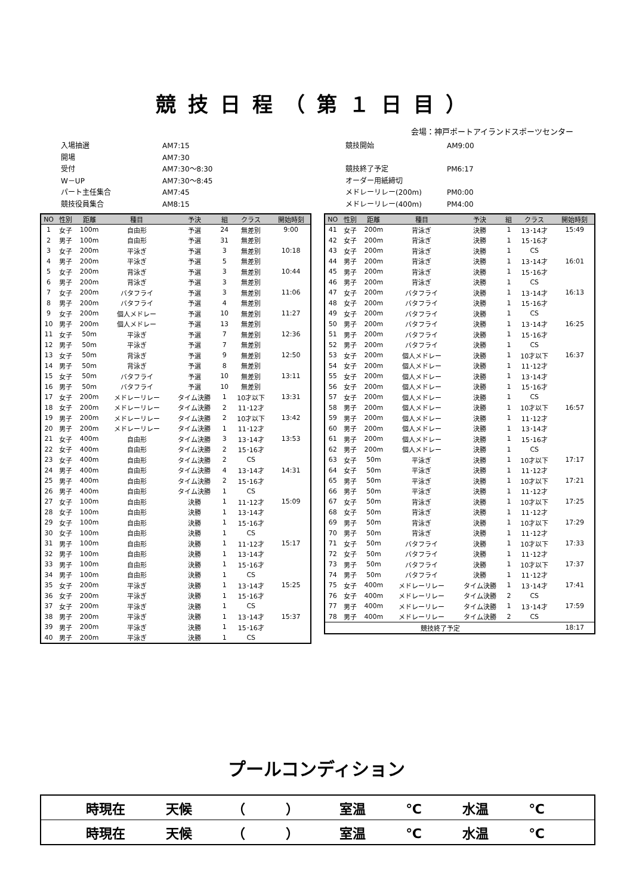競技日程（第１日目）
会場：神戸ポートアイランドスポーツセンター
| 入場抽選 | AM7:15 |
| 開場 | AM7:30 |
| 受付 | AM7:30～8:30 |
| W－UP | AM7:30～8:45 |
| パート主任集合 | AM7:45 |
| 競技役員集合 | AM8:15 |
| 競技開始 | AM9:00 |
| 競技終了予定 | PM6:17 |
| オーダー用紙締切 | |
| メドレーリレー(200m) | PM0:00 |
| メドレーリレー(400m) | PM4:00 |
| NO | 性別 | 距離 | 種目 | 予決 | 組 | クラス | 開始時刻 |
| --- | --- | --- | --- | --- | --- | --- | --- |
| 1 | 女子 | 100m | 自由形 | 予選 | 24 | 無差別 | 9:00 |
| 2 | 男子 | 100m | 自由形 | 予選 | 31 | 無差別 | |
| 3 | 女子 | 200m | 平泳ぎ | 予選 | 3 | 無差別 | 10:18 |
| 4 | 男子 | 200m | 平泳ぎ | 予選 | 5 | 無差別 | |
| 5 | 女子 | 200m | 背泳ぎ | 予選 | 3 | 無差別 | 10:44 |
| 6 | 男子 | 200m | 背泳ぎ | 予選 | 3 | 無差別 | |
| 7 | 女子 | 200m | バタフライ | 予選 | 3 | 無差別 | 11:06 |
| 8 | 男子 | 200m | バタフライ | 予選 | 4 | 無差別 | |
| 9 | 女子 | 200m | 個人メドレー | 予選 | 10 | 無差別 | 11:27 |
| 10 | 男子 | 200m | 個人メドレー | 予選 | 13 | 無差別 | |
| 11 | 女子 | 50m | 平泳ぎ | 予選 | 7 | 無差別 | 12:36 |
| 12 | 男子 | 50m | 平泳ぎ | 予選 | 7 | 無差別 | |
| 13 | 女子 | 50m | 背泳ぎ | 予選 | 9 | 無差別 | 12:50 |
| 14 | 男子 | 50m | 背泳ぎ | 予選 | 8 | 無差別 | |
| 15 | 女子 | 50m | バタフライ | 予選 | 10 | 無差別 | 13:11 |
| 16 | 男子 | 50m | バタフライ | 予選 | 10 | 無差別 | |
| 17 | 女子 | 200m | メドレーリレー | タイム決勝 | 1 | 10才以下 | 13:31 |
| 18 | 女子 | 200m | メドレーリレー | タイム決勝 | 2 | 11･12才 | |
| 19 | 男子 | 200m | メドレーリレー | タイム決勝 | 2 | 10才以下 | 13:42 |
| 20 | 男子 | 200m | メドレーリレー | タイム決勝 | 1 | 11･12才 | |
| 21 | 女子 | 400m | 自由形 | タイム決勝 | 3 | 13･14才 | 13:53 |
| 22 | 女子 | 400m | 自由形 | タイム決勝 | 2 | 15･16才 | |
| 23 | 女子 | 400m | 自由形 | タイム決勝 | 2 | CS | |
| 24 | 男子 | 400m | 自由形 | タイム決勝 | 4 | 13･14才 | 14:31 |
| 25 | 男子 | 400m | 自由形 | タイム決勝 | 2 | 15･16才 | |
| 26 | 男子 | 400m | 自由形 | タイム決勝 | 1 | CS | |
| 27 | 女子 | 100m | 自由形 | 決勝 | 1 | 11･12才 | 15:09 |
| 28 | 女子 | 100m | 自由形 | 決勝 | 1 | 13･14才 | |
| 29 | 女子 | 100m | 自由形 | 決勝 | 1 | 15･16才 | |
| 30 | 女子 | 100m | 自由形 | 決勝 | 1 | CS | |
| 31 | 男子 | 100m | 自由形 | 決勝 | 1 | 11･12才 | 15:17 |
| 32 | 男子 | 100m | 自由形 | 決勝 | 1 | 13･14才 | |
| 33 | 男子 | 100m | 自由形 | 決勝 | 1 | 15･16才 | |
| 34 | 男子 | 100m | 自由形 | 決勝 | 1 | CS | |
| 35 | 女子 | 200m | 平泳ぎ | 決勝 | 1 | 13･14才 | 15:25 |
| 36 | 女子 | 200m | 平泳ぎ | 決勝 | 1 | 15･16才 | |
| 37 | 女子 | 200m | 平泳ぎ | 決勝 | 1 | CS | |
| 38 | 男子 | 200m | 平泳ぎ | 決勝 | 1 | 13･14才 | 15:37 |
| 39 | 男子 | 200m | 平泳ぎ | 決勝 | 1 | 15･16才 | |
| 40 | 男子 | 200m | 平泳ぎ | 決勝 | 1 | CS | |
| NO | 性別 | 距離 | 種目 | 予決 | 組 | クラス | 開始時刻 |
| --- | --- | --- | --- | --- | --- | --- | --- |
| 41 | 女子 | 200m | 背泳ぎ | 決勝 | 1 | 13･14才 | 15:49 |
| 42 | 女子 | 200m | 背泳ぎ | 決勝 | 1 | 15･16才 | |
| 43 | 女子 | 200m | 背泳ぎ | 決勝 | 1 | CS | |
| 44 | 男子 | 200m | 背泳ぎ | 決勝 | 1 | 13･14才 | 16:01 |
| 45 | 男子 | 200m | 背泳ぎ | 決勝 | 1 | 15･16才 | |
| 46 | 男子 | 200m | 背泳ぎ | 決勝 | 1 | CS | |
| 47 | 女子 | 200m | バタフライ | 決勝 | 1 | 13･14才 | 16:13 |
| 48 | 女子 | 200m | バタフライ | 決勝 | 1 | 15･16才 | |
| 49 | 女子 | 200m | バタフライ | 決勝 | 1 | CS | |
| 50 | 男子 | 200m | バタフライ | 決勝 | 1 | 13･14才 | 16:25 |
| 51 | 男子 | 200m | バタフライ | 決勝 | 1 | 15･16才 | |
| 52 | 男子 | 200m | バタフライ | 決勝 | 1 | CS | |
| 53 | 女子 | 200m | 個人メドレー | 決勝 | 1 | 10才以下 | 16:37 |
| 54 | 女子 | 200m | 個人メドレー | 決勝 | 1 | 11･12才 | |
| 55 | 女子 | 200m | 個人メドレー | 決勝 | 1 | 13･14才 | |
| 56 | 女子 | 200m | 個人メドレー | 決勝 | 1 | 15･16才 | |
| 57 | 女子 | 200m | 個人メドレー | 決勝 | 1 | CS | |
| 58 | 男子 | 200m | 個人メドレー | 決勝 | 1 | 10才以下 | 16:57 |
| 59 | 男子 | 200m | 個人メドレー | 決勝 | 1 | 11･12才 | |
| 60 | 男子 | 200m | 個人メドレー | 決勝 | 1 | 13･14才 | |
| 61 | 男子 | 200m | 個人メドレー | 決勝 | 1 | 15･16才 | |
| 62 | 男子 | 200m | 個人メドレー | 決勝 | 1 | CS | |
| 63 | 女子 | 50m | 平泳ぎ | 決勝 | 1 | 10才以下 | 17:17 |
| 64 | 女子 | 50m | 平泳ぎ | 決勝 | 1 | 11･12才 | |
| 65 | 男子 | 50m | 平泳ぎ | 決勝 | 1 | 10才以下 | 17:21 |
| 66 | 男子 | 50m | 平泳ぎ | 決勝 | 1 | 11･12才 | |
| 67 | 女子 | 50m | 背泳ぎ | 決勝 | 1 | 10才以下 | 17:25 |
| 68 | 女子 | 50m | 背泳ぎ | 決勝 | 1 | 11･12才 | |
| 69 | 男子 | 50m | 背泳ぎ | 決勝 | 1 | 10才以下 | 17:29 |
| 70 | 男子 | 50m | 背泳ぎ | 決勝 | 1 | 11･12才 | |
| 71 | 女子 | 50m | バタフライ | 決勝 | 1 | 10才以下 | 17:33 |
| 72 | 女子 | 50m | バタフライ | 決勝 | 1 | 11･12才 | |
| 73 | 男子 | 50m | バタフライ | 決勝 | 1 | 10才以下 | 17:37 |
| 74 | 男子 | 50m | バタフライ | 決勝 | 1 | 11･12才 | |
| 75 | 女子 | 400m | メドレーリレー | タイム決勝 | 1 | 13･14才 | 17:41 |
| 76 | 女子 | 400m | メドレーリレー | タイム決勝 | 2 | CS | |
| 77 | 男子 | 400m | メドレーリレー | タイム決勝 | 1 | 13･14才 | 17:59 |
| 78 | 男子 | 400m | メドレーリレー | タイム決勝 | 2 | CS | |
| 競技終了予定 | | | | | | | 18:17 |
プールコンディション
| 時現在 天候 （ ） 室温 ℃ 水温 ℃ |
| 時現在 天候 （ ） 室温 ℃ 水温 ℃ |